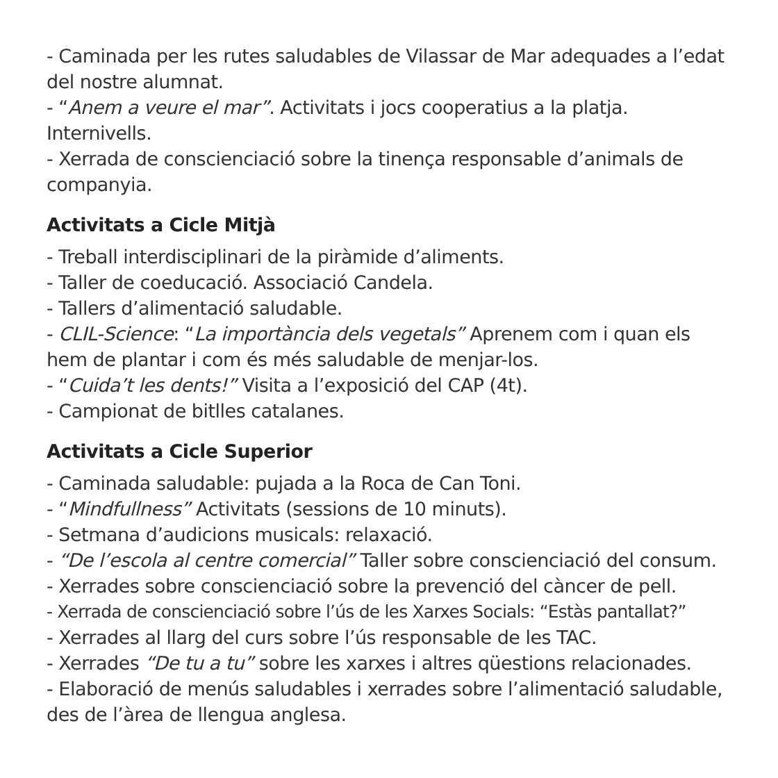- Caminada per les rutes saludables de Vilassar de Mar adequades a l’edat del nostre alumnat.
- “Anem a veure el mar”. Activitats i jocs cooperatius a la platja. Internivells.
- Xerrada de conscienciació sobre la tinença responsable d’animals de companyia.
Activitats a Cicle Mitjà
- Treball interdisciplinari de la piràmide d’aliments.
- Taller de coeducació. Associació Candela.
- Tallers d’alimentació saludable.
- CLIL-Science: “La importància dels vegetals” Aprenem com i quan els hem de plantar i com és més saludable de menjar-los.
- “Cuida’t les dents!” Visita a l’exposició del CAP (4t).
- Campionat de bitlles catalanes.
Activitats a Cicle Superior
- Caminada saludable: pujada a la Roca de Can Toni.
- “Mindfullness” Activitats (sessions de 10 minuts).
- Setmana d’audicions musicals: relaxació.
- “De l’escola al centre comercial” Taller sobre conscienciació del consum.
- Xerrades sobre conscienciació sobre la prevenció del càncer de pell.
- Xerrada de conscienciació sobre l’ús de les Xarxes Socials: “Estàs pantallat?”
- Xerrades al llarg del curs sobre l’ús responsable de les TAC.
- Xerrades “De tu a tu” sobre les xarxes i altres qüestions relacionades.
- Elaboració de menús saludables i xerrades sobre l’alimentació saludable, des de l’àrea de llengua anglesa.